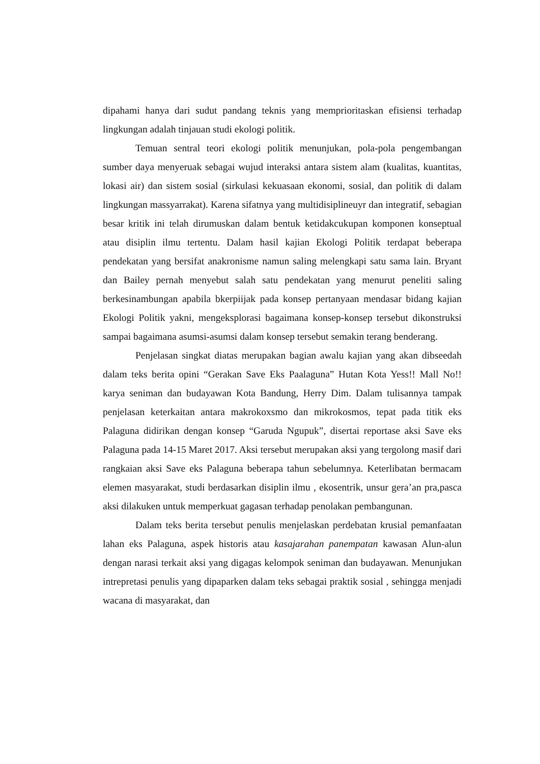dipahami hanya dari sudut pandang teknis yang memprioritaskan efisiensi terhadap lingkungan adalah tinjauan studi ekologi politik.
Temuan sentral teori ekologi politik menunjukan, pola-pola pengembangan sumber daya menyeruak sebagai wujud interaksi antara sistem alam (kualitas, kuantitas, lokasi air) dan sistem sosial (sirkulasi kekuasaan ekonomi, sosial, dan politik di dalam lingkungan massyarrakat). Karena sifatnya yang multidisiplineuyr dan integratif, sebagian besar kritik ini telah dirumuskan dalam bentuk ketidakcukupan komponen konseptual atau disiplin ilmu tertentu. Dalam hasil kajian Ekologi Politik terdapat beberapa pendekatan yang bersifat anakronisme namun saling melengkapi satu sama lain. Bryant dan Bailey pernah menyebut salah satu pendekatan yang menurut peneliti saling berkesinambungan apabila bkerpiijak pada konsep pertanyaan mendasar bidang kajian Ekologi Politik yakni, mengeksplorasi bagaimana konsep-konsep tersebut dikonstruksi sampai bagaimana asumsi-asumsi dalam konsep tersebut semakin terang benderang.
Penjelasan singkat diatas merupakan bagian awalu kajian yang akan dibseedah dalam teks berita opini “Gerakan Save Eks Paalaguna” Hutan Kota Yess!! Mall No!! karya seniman dan budayawan Kota Bandung, Herry Dim. Dalam tulisannya tampak penjelasan keterkaitan antara makrokoxsmo dan mikrokosmos, tepat pada titik eks Palaguna didirikan dengan konsep “Garuda Ngupuk”, disertai reportase aksi Save eks Palaguna pada 14-15 Maret 2017. Aksi tersebut merupakan aksi yang tergolong masif dari rangkaian aksi Save eks Palaguna beberapa tahun sebelumnya. Keterlibatan bermacam elemen masyarakat, studi berdasarkan disiplin ilmu , ekosentrik, unsur gera’an pra,pasca aksi dilakuken untuk memperkuat gagasan terhadap penolakan pembangunan.
Dalam teks berita tersebut penulis menjelaskan perdebatan krusial pemanfaatan lahan eks Palaguna, aspek historis atau kasajarahan panempatan kawasan Alun-alun dengan narasi terkait aksi yang digagas kelompok seniman dan budayawan. Menunjukan intrepretasi penulis yang dipaparken dalam teks sebagai praktik sosial , sehingga menjadi wacana di masyarakat, dan